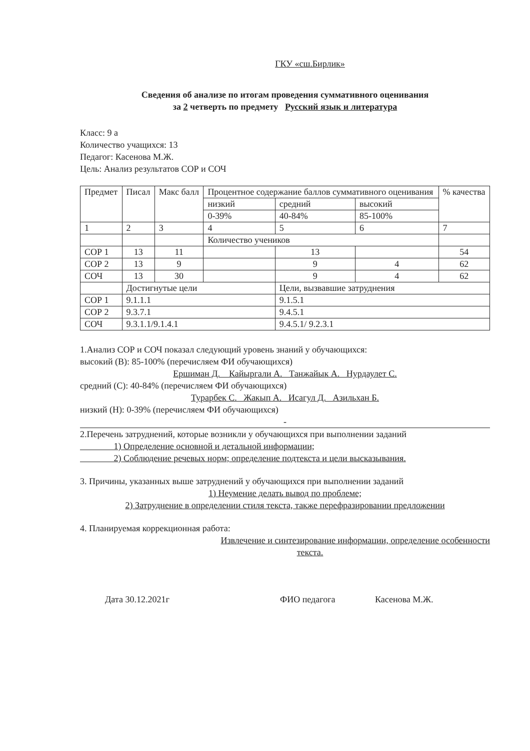ГКУ «сш.Бирлик»
Сведения об анализе по итогам проведения суммативного оценивания
за 2 четверть по предмету Русский язык и литература
Класс: 9 а
Количество учащихся: 13
Педагог: Касенова М.Ж.
Цель: Анализ результатов СОР и СОЧ
| Предмет | Писал | Макс балл | Процентное содержание баллов суммативного оценивания | | | % качества |
| --- | --- | --- | --- | --- | --- | --- |
| | | | низкий | средний | высокий | |
| | | | 0-39% | 40-84% | 85-100% | |
| 1 | 2 | 3 | 4 | 5 | 6 | 7 |
| | | | Количество учеников | | | |
| СОР 1 | 13 | 11 | | 13 | | 54 |
| СОР 2 | 13 | 9 | | 9 | 4 | 62 |
| СОЧ | 13 | 30 | | 9 | 4 | 62 |
| | Достигнутые цели | | | Цели, вызвавшие затруднения | | |
| СОР 1 | 9.1.1.1 | | | 9.1.5.1 | | |
| СОР 2 | 9.3.7.1 | | | 9.4.5.1 | | |
| СОЧ | 9.3.1.1/9.1.4.1 | | | 9.4.5.1/ 9.2.3.1 | | |
1.Анализ СОР и СОЧ показал следующий уровень знаний у обучающихся:
высокий (В): 85-100% (перечисляем ФИ обучающихся)
Ершиман Д. Кайыргали А. Танжайык А. Нурдаулет С.
средний (С): 40-84% (перечисляем ФИ обучающихся)
Турарбек С. Жакып А. Исагул Д. Азильхан Б.
низкий (Н): 0-39% (перечисляем ФИ обучающихся)
-
2.Перечень затруднений, которые возникли у обучающихся при выполнении заданий
1) Определение основной и детальной информации;
2) Соблюдение речевых норм; определение подтекста и цели высказывания.
3. Причины, указанных выше затруднений у обучающихся при выполнении заданий
1) Неумение делать вывод по проблеме;
2) Затруднение в определении стиля текста, также перефразировании предложении
4. Планируемая коррекционная работа:
Извлечение и синтезирование информации, определение особенности
текста.
Дата 30.12.2021г ФИО педагога Касенова М.Ж.